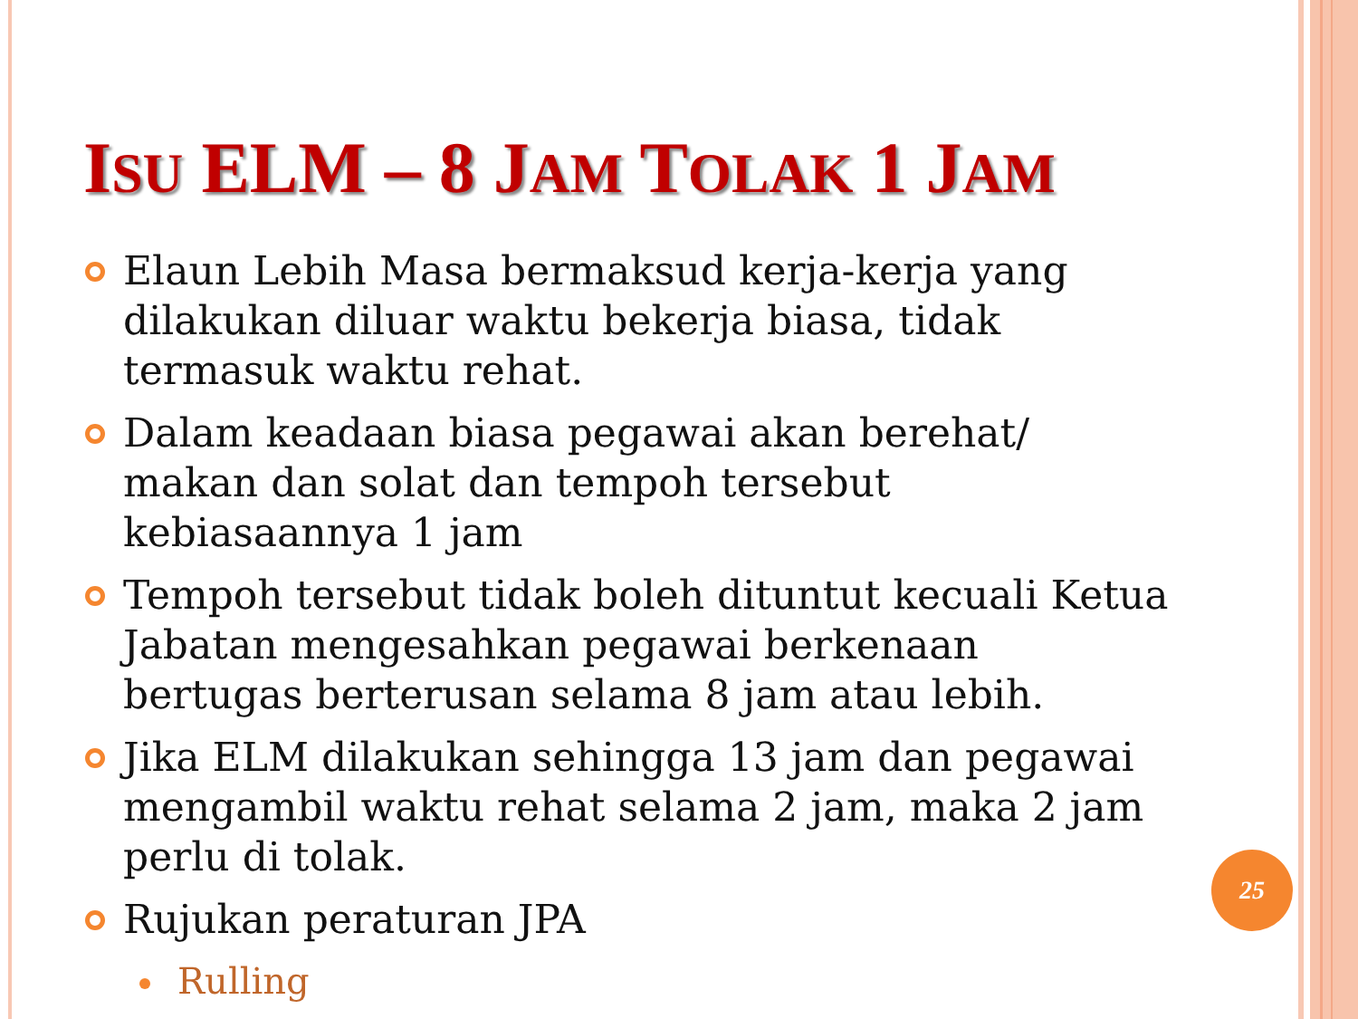ISU ELM – 8 JAM TOLAK 1 JAM
Elaun Lebih Masa bermaksud kerja-kerja yang dilakukan diluar waktu bekerja biasa, tidak termasuk waktu rehat.
Dalam keadaan biasa pegawai akan berehat/ makan dan solat dan tempoh tersebut kebiasaannya 1 jam
Tempoh tersebut tidak boleh dituntut kecuali Ketua Jabatan mengesahkan pegawai berkenaan bertugas berterusan selama 8 jam atau lebih.
Jika ELM dilakukan sehingga 13 jam dan pegawai mengambil waktu rehat selama 2 jam, maka 2 jam perlu di tolak.
Rujukan peraturan JPA
Rulling
25